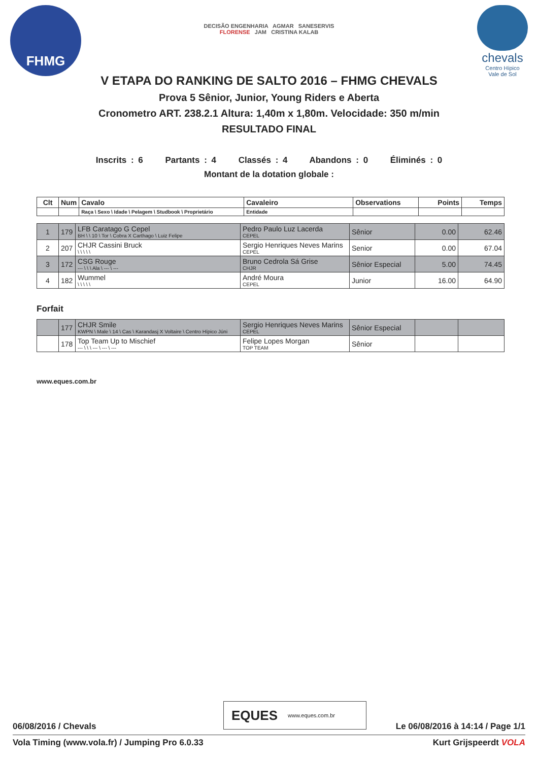FHMG
chevals
Centro Hípico
Vale de Sol
DECISÃO ENGENHARIA AGMAR SANESERVIS
FLORENSE JAM CRISTINA KALAB
V ETAPA DO RANKING DE SALTO 2016 – FHMG CHEVALS
Prova 5 Sênior, Junior, Young Riders e Aberta
Cronometro ART. 238.2.1 Altura: 1,40m x 1,80m. Velocidade: 350 m/min
RESULTADO FINAL
Inscrits : 6 Partants : 4 Classés : 4 Abandons : 0 Éliminés : 0
Montant de la dotation globale :
| Clt | Num | Cavalo | Cavaleiro | Observations | Points | Temps |
| --- | --- | --- | --- | --- | --- | --- |
| | | Raça \ Sexo \ Idade \ Pelagem \ Studbook \ Proprietário | Entidade | | | |
| 1 | 179 | LFB Caratago G Cepel BH \ \ 10 \ Tor \ Cobra X Carthago \ Luiz Felipe | Pedro Paulo Luz Lacerda CEPEL | Sênior | 0.00 | 62.46 |
| 2 | 207 | CHJR Cassini Bruck \ \ \ \ \ | Sergio Henriques Neves Marins CEPEL | Senior | 0.00 | 67.04 |
| 3 | 172 | CSG Rouge --- \ \ \ Ala \ --- \ --- | Bruno Cedrola Sá Grise CHJR | Sênior Especial | 5.00 | 74.45 |
| 4 | 182 | Wummel \ \ \ \ \ | André Moura CEPEL | Junior | 16.00 | 64.90 |
Forfait
| | 177 | CHJR Smile KWPN \ Male \ 14 \ Cas \ Karandasj X Voltaire \ Centro Hípico Júni | Sergio Henriques Neves Marins CEPEL | Sênior Especial | | |
| | 178 | Top Team Up to Mischief --- \ \ \ --- \ --- \ --- | Felipe Lopes Morgan TOP TEAM | Sênior | | |
www.eques.com.br
EQUES www.eques.com.br
06/08/2016 / Chevals Le 06/08/2016 à 14:14 / Page 1/1
Vola Timing (www.vola.fr) / Jumping Pro 6.0.33 Kurt Grijspeerdt VOLA